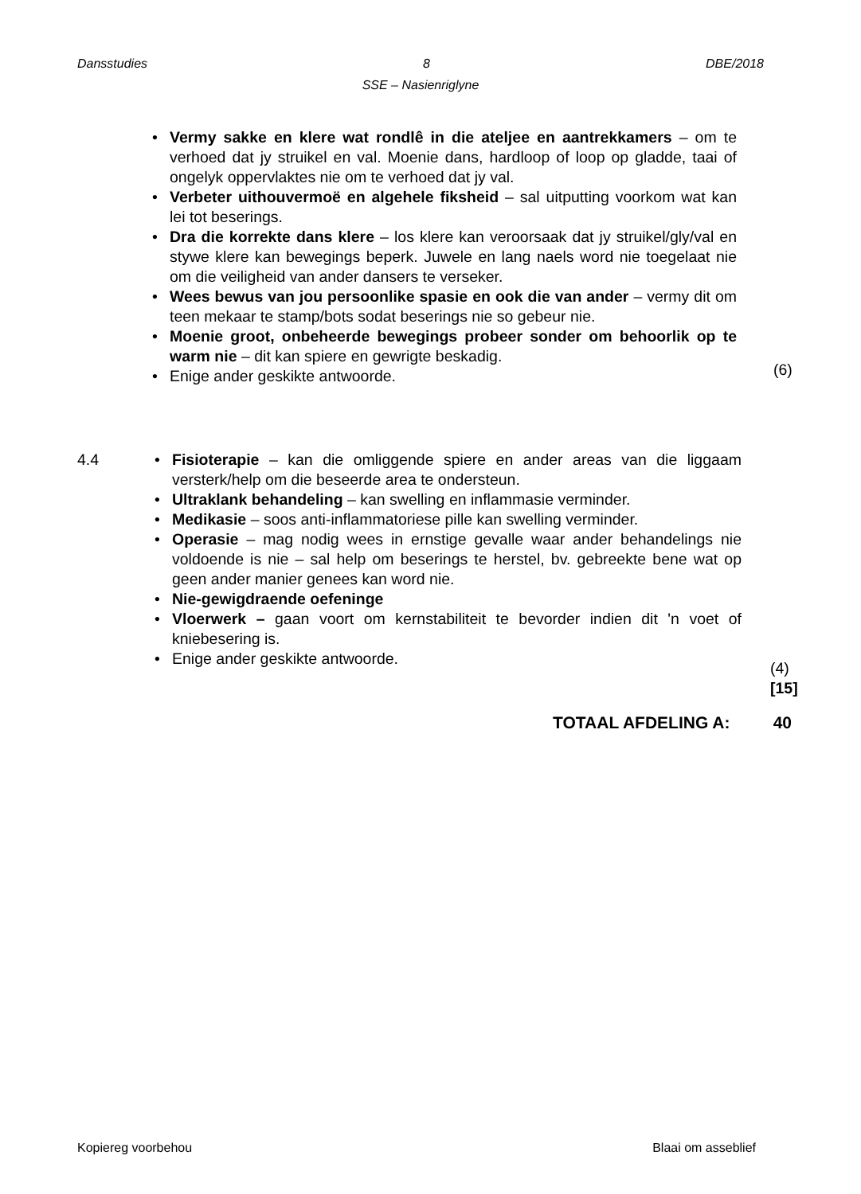Dansstudies 8 DBE/2018
SSE – Nasienriglyne
• Vermy sakke en klere wat rondlê in die ateljee en aantrekkamers – om te verhoed dat jy struikel en val. Moenie dans, hardloop of loop op gladde, taai of ongelyk oppervlaktes nie om te verhoed dat jy val.
• Verbeter uithouvermoë en algehele fiksheid – sal uitputting voorkom wat kan lei tot beserings.
• Dra die korrekte dans klere – los klere kan veroorsaak dat jy struikel/gly/val en stywe klere kan bewegings beperk. Juwele en lang naels word nie toegelaat nie om die veiligheid van ander dansers te verseker.
• Wees bewus van jou persoonlike spasie en ook die van ander – vermy dit om teen mekaar te stamp/bots sodat beserings nie so gebeur nie.
• Moenie groot, onbeheerde bewegings probeer sonder om behoorlik op te warm nie – dit kan spiere en gewrigte beskadig.
• Enige ander geskikte antwoorde. (6)
4.4
• Fisioterapie – kan die omliggende spiere en ander areas van die liggaam versterk/help om die beseerde area te ondersteun.
• Ultraklank behandeling – kan swelling en inflammasie verminder.
• Medikasie – soos anti-inflammatoriese pille kan swelling verminder.
• Operasie – mag nodig wees in ernstige gevalle waar ander behandelings nie voldoende is nie – sal help om beserings te herstel, bv. gebreekte bene wat op geen ander manier genees kan word nie.
• Nie-gewigdraende oefeninge
• Vloerwerk – gaan voort om kernstabiliteit te bevorder indien dit 'n voet of kniebesering is.
• Enige ander geskikte antwoorde.
(4)
[15]
TOTAAL AFDELING A: 40
Kopiereg voorbehou Blaai om asseblief